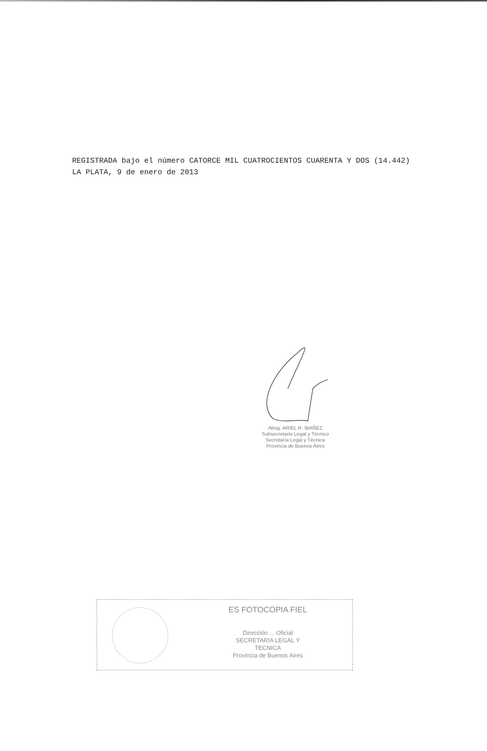REGISTRADA bajo el número CATORCE MIL CUATROCIENTOS CUARENTA Y DOS (14.442)
LA PLATA, 9 de enero de 2013
Abog. ARIEL R. IBAÑEZ
Subsecretario Legal y Técnico
Secretaría Legal y Técnica
Provincia de Buenos Aires
ES FOTOCOPIA FIEL
Dirección ... Oficial
SECRETARIA LEGAL Y
TECNICA
Provincia de Buenos Aires